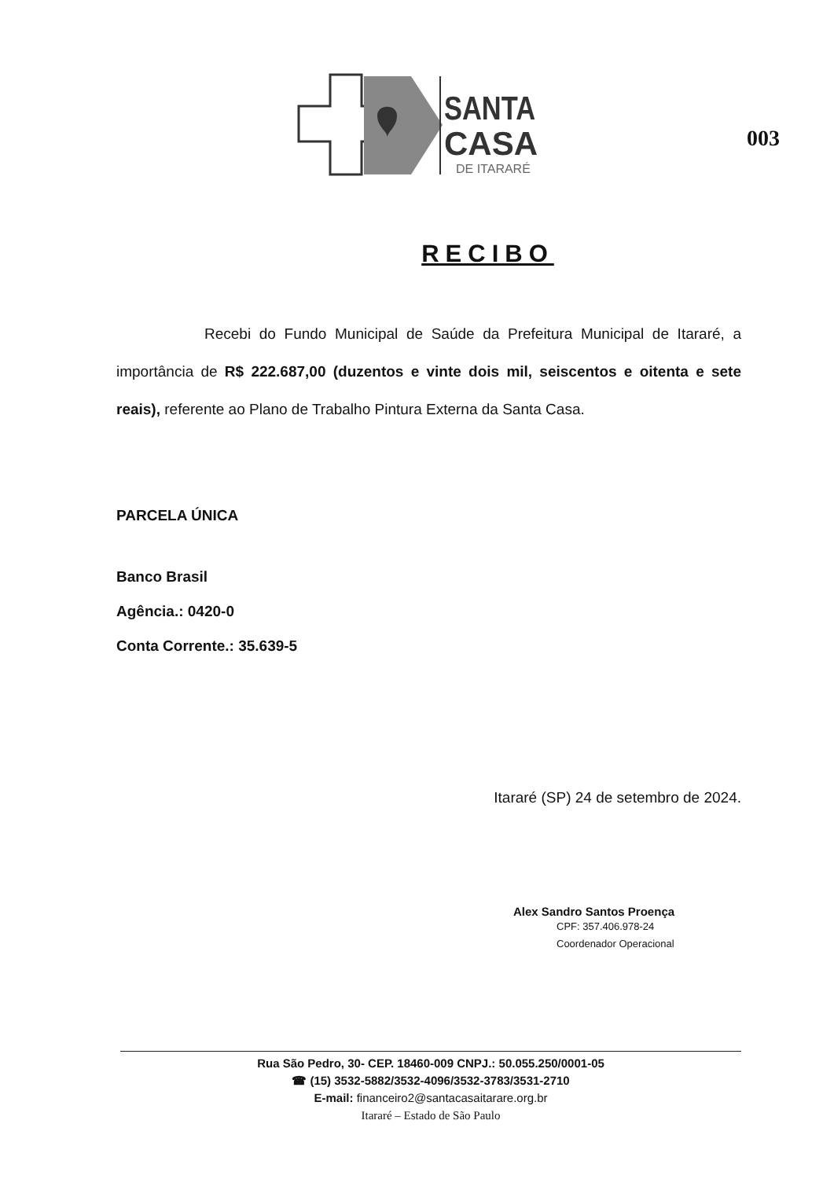SANTA
CASA
DE ITARARÉ
003
RECIBO
Recebi do Fundo Municipal de Saúde da Prefeitura Municipal de Itararé, a importância de R$ 222.687,00 (duzentos e vinte dois mil, seiscentos e oitenta e sete reais), referente ao Plano de Trabalho Pintura Externa da Santa Casa.
PARCELA ÚNICA
Banco Brasil
Agência.: 0420-0
Conta Corrente.: 35.639-5
Itararé (SP) 24 de setembro de 2024.
Alex Sandro Santos Proença
CPF: 357.406.978-24
Coordenador Operacional
Rua São Pedro, 30- CEP. 18460-009 CNPJ.: 50.055.250/0001-05
☎ (15) 3532-5882/3532-4096/3532-3783/3531-2710
E-mail: financeiro2@santacasaitarare.org.br
Itararé – Estado de São Paulo